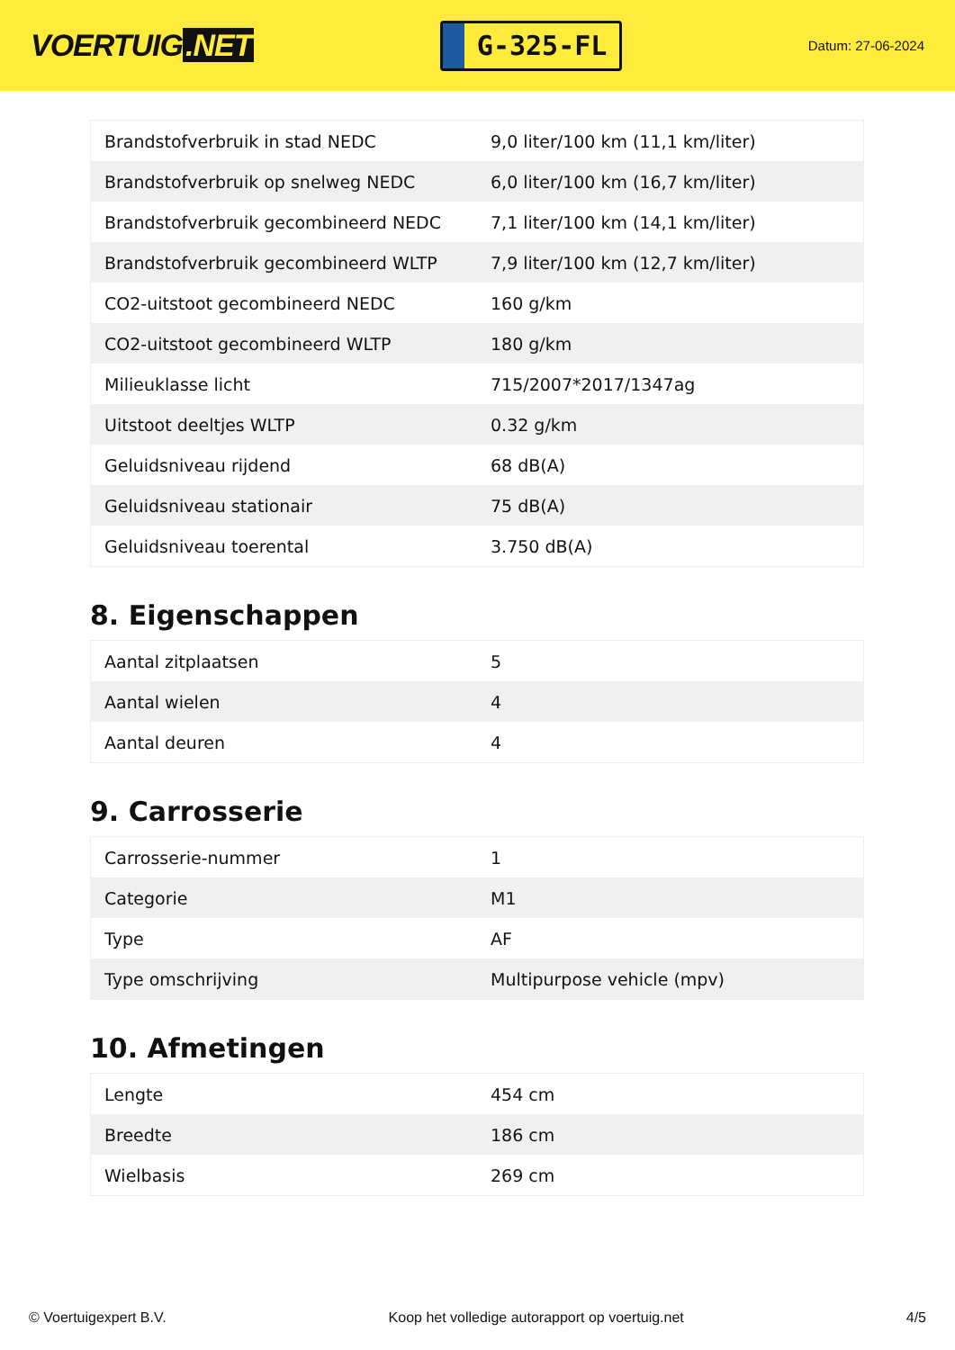VOERTUIG.NET
G-325-FL
Datum: 27-06-2024
| Brandstofverbruik in stad NEDC | 9,0 liter/100 km (11,1 km/liter) |
| Brandstofverbruik op snelweg NEDC | 6,0 liter/100 km (16,7 km/liter) |
| Brandstofverbruik gecombineerd NEDC | 7,1 liter/100 km (14,1 km/liter) |
| Brandstofverbruik gecombineerd WLTP | 7,9 liter/100 km (12,7 km/liter) |
| CO2-uitstoot gecombineerd NEDC | 160 g/km |
| CO2-uitstoot gecombineerd WLTP | 180 g/km |
| Milieuklasse licht | 715/2007*2017/1347ag |
| Uitstoot deeltjes WLTP | 0.32 g/km |
| Geluidsniveau rijdend | 68 dB(A) |
| Geluidsniveau stationair | 75 dB(A) |
| Geluidsniveau toerental | 3.750 dB(A) |
8. Eigenschappen
| Aantal zitplaatsen | 5 |
| Aantal wielen | 4 |
| Aantal deuren | 4 |
9. Carrosserie
| Carrosserie-nummer | 1 |
| Categorie | M1 |
| Type | AF |
| Type omschrijving | Multipurpose vehicle (mpv) |
10. Afmetingen
| Lengte | 454 cm |
| Breedte | 186 cm |
| Wielbasis | 269 cm |
© Voertuigexpert B.V. Koop het volledige autorapport op voertuig.net 4/5